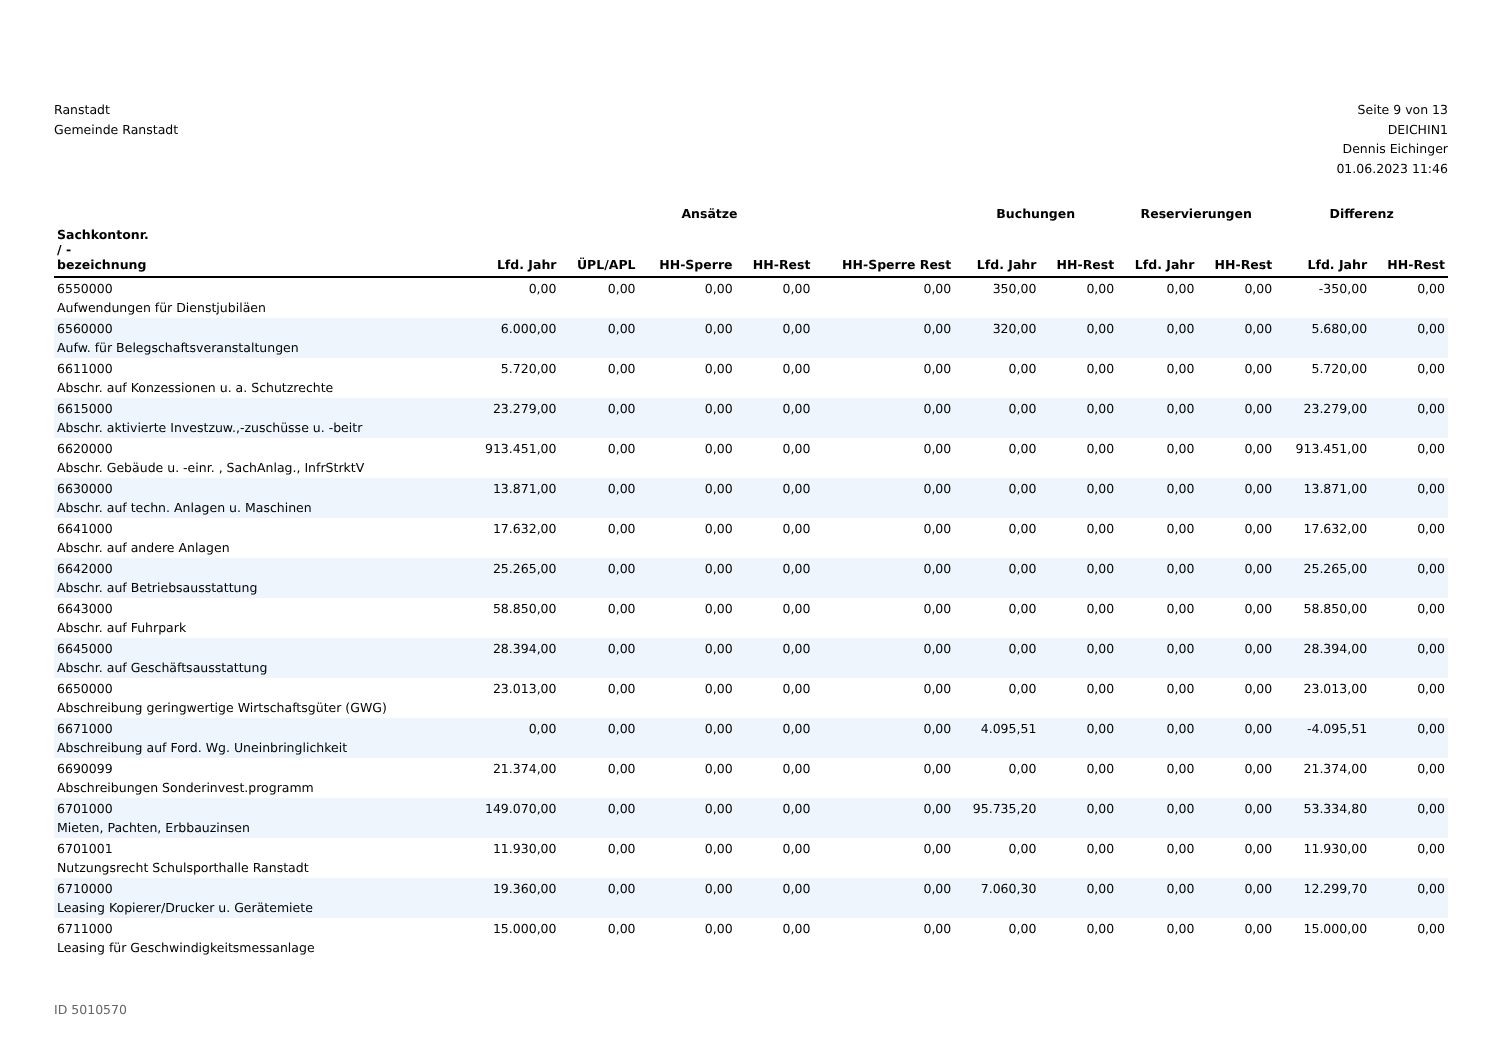Ranstadt
Gemeinde Ranstadt
Seite 9 von 13
DEICHIN1
Dennis Eichinger
01.06.2023 11:46
| | Ansätze | | | | | Buchungen | | Reservierungen | | Differenz | |
| --- | --- | --- | --- | --- | --- | --- | --- | --- | --- | --- | --- |
| Sachkontonr. / - bezeichnung | Lfd. Jahr | ÜPL/APL | HH-Sperre | HH-Rest | HH-Sperre Rest | Lfd. Jahr | HH-Rest | Lfd. Jahr | HH-Rest | Lfd. Jahr | HH-Rest |
| 6550000 Aufwendungen für Dienstjubiläen | 0,00 | 0,00 | 0,00 | 0,00 | 0,00 | 350,00 | 0,00 | 0,00 | 0,00 | -350,00 | 0,00 |
| 6560000 Aufw. für Belegschaftsveranstaltungen | 6.000,00 | 0,00 | 0,00 | 0,00 | 0,00 | 320,00 | 0,00 | 0,00 | 0,00 | 5.680,00 | 0,00 |
| 6611000 Abschr. auf Konzessionen u. a. Schutzrechte | 5.720,00 | 0,00 | 0,00 | 0,00 | 0,00 | 0,00 | 0,00 | 0,00 | 0,00 | 5.720,00 | 0,00 |
| 6615000 Abschr. aktivierte Investzuw.,-zuschüsse u. -beitr | 23.279,00 | 0,00 | 0,00 | 0,00 | 0,00 | 0,00 | 0,00 | 0,00 | 0,00 | 23.279,00 | 0,00 |
| 6620000 Abschr. Gebäude u. -einr. , SachAnlag., InfrStrktV | 913.451,00 | 0,00 | 0,00 | 0,00 | 0,00 | 0,00 | 0,00 | 0,00 | 0,00 | 913.451,00 | 0,00 |
| 6630000 Abschr. auf techn. Anlagen u. Maschinen | 13.871,00 | 0,00 | 0,00 | 0,00 | 0,00 | 0,00 | 0,00 | 0,00 | 0,00 | 13.871,00 | 0,00 |
| 6641000 Abschr. auf andere Anlagen | 17.632,00 | 0,00 | 0,00 | 0,00 | 0,00 | 0,00 | 0,00 | 0,00 | 0,00 | 17.632,00 | 0,00 |
| 6642000 Abschr. auf Betriebsausstattung | 25.265,00 | 0,00 | 0,00 | 0,00 | 0,00 | 0,00 | 0,00 | 0,00 | 0,00 | 25.265,00 | 0,00 |
| 6643000 Abschr. auf Fuhrpark | 58.850,00 | 0,00 | 0,00 | 0,00 | 0,00 | 0,00 | 0,00 | 0,00 | 0,00 | 58.850,00 | 0,00 |
| 6645000 Abschr. auf Geschäftsausstattung | 28.394,00 | 0,00 | 0,00 | 0,00 | 0,00 | 0,00 | 0,00 | 0,00 | 0,00 | 28.394,00 | 0,00 |
| 6650000 Abschreibung geringwertige Wirtschaftsgüter (GWG) | 23.013,00 | 0,00 | 0,00 | 0,00 | 0,00 | 0,00 | 0,00 | 0,00 | 0,00 | 23.013,00 | 0,00 |
| 6671000 Abschreibung auf Ford. Wg. Uneinbringlichkeit | 0,00 | 0,00 | 0,00 | 0,00 | 0,00 | 4.095,51 | 0,00 | 0,00 | 0,00 | -4.095,51 | 0,00 |
| 6690099 Abschreibungen Sonderinvest.programm | 21.374,00 | 0,00 | 0,00 | 0,00 | 0,00 | 0,00 | 0,00 | 0,00 | 0,00 | 21.374,00 | 0,00 |
| 6701000 Mieten, Pachten, Erbbauzinsen | 149.070,00 | 0,00 | 0,00 | 0,00 | 0,00 | 95.735,20 | 0,00 | 0,00 | 0,00 | 53.334,80 | 0,00 |
| 6701001 Nutzungsrecht Schulsporthalle Ranstadt | 11.930,00 | 0,00 | 0,00 | 0,00 | 0,00 | 0,00 | 0,00 | 0,00 | 0,00 | 11.930,00 | 0,00 |
| 6710000 Leasing Kopierer/Drucker u. Gerätemiete | 19.360,00 | 0,00 | 0,00 | 0,00 | 0,00 | 7.060,30 | 0,00 | 0,00 | 0,00 | 12.299,70 | 0,00 |
| 6711000 Leasing für Geschwindigkeitsmessanlage | 15.000,00 | 0,00 | 0,00 | 0,00 | 0,00 | 0,00 | 0,00 | 0,00 | 0,00 | 15.000,00 | 0,00 |
ID 5010570